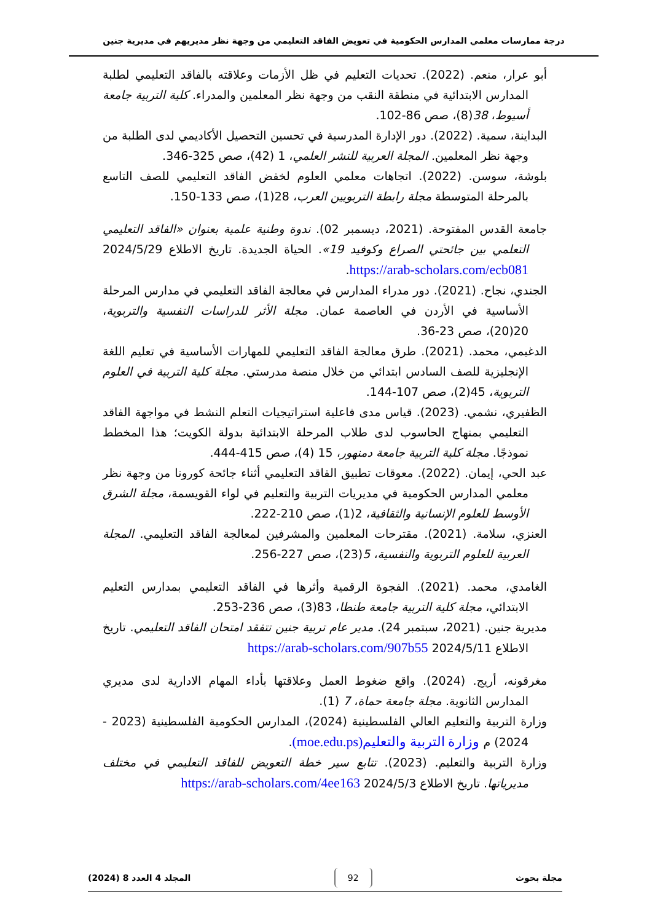درجة ممارسات معلمي المدارس الحكومية في تعويض الفاقد التعليمي من وجهة نظر مديريهم في مديرية جنين
أبو عرار، منعم. (2022). تحديات التعليم في ظل الأزمات وعلاقته بالفاقد التعليمي لطلبة المدارس الابتدائية في منطقة النقب من وجهة نظر المعلمين والمدراء. كلية التربية جامعة أسيوط، 38(8)، صص 86-102.
البداينة، سمية. (2022). دور الإدارة المدرسية في تحسين التحصيل الأكاديمي لدى الطلبة من وجهة نظر المعلمين. المجلة العربية للنشر العلمي، 1 (42)، صص 325-346.
بلوشة، سوسن. (2022). اتجاهات معلمي العلوم لخفض الفاقد التعليمي للصف التاسع بالمرحلة المتوسطة مجلة رابطة التربويين العرب، 28(1)، صص 133-150.
جامعة القدس المفتوحة. (2021، ديسمبر 02). ندوة وطنية علمية بعنوان «الفاقد التعليمي التعلمي بين جائحتي الصراع وكوفيد 19». الحياة الجديدة. تاريخ الاطلاع 2024/5/29 https://arab-scholars.com/ecb081.
الجندي، نجاح. (2021). دور مدراء المدارس في معالجة الفاقد التعليمي في مدارس المرحلة الأساسية في الأردن في العاصمة عمان. مجلة الأثر للدراسات النفسية والتربوية، 20(20)، صص 23-36.
الدغيمي، محمد. (2021). طرق معالجة الفاقد التعليمي للمهارات الأساسية في تعليم اللغة الإنجليزية للصف السادس ابتدائي من خلال منصة مدرستي. مجلة كلية التربية في العلوم التربوية، 45(2)، صص 107-144.
الظفيري، نشمي. (2023). قياس مدى فاعلية استراتيجيات التعلم النشط في مواجهة الفاقد التعليمي بمنهاج الحاسوب لدى طلاب المرحلة الابتدائية بدولة الكويت؛ هذا المخطط نموذجًا. مجلة كلية التربية جامعة دمنهور، 15 (4)، صص 415-444.
عبد الحي، إيمان. (2022). معوقات تطبيق الفاقد التعليمي أثناء جائحة كورونا من وجهة نظر معلمي المدارس الحكومية في مديريات التربية والتعليم في لواء القويسمة، مجلة الشرق الأوسط للعلوم الإنسانية والثقافية، 2(1)، صص 210-222.
العنزي، سلامة. (2021). مقترحات المعلمين والمشرفين لمعالجة الفاقد التعليمي. المجلة العربية للعلوم التربوية والنفسية، 5(23)، صص 227-256.
الغامدي، محمد. (2021). الفجوة الرقمية وأثرها في الفاقد التعليمي بمدارس التعليم الابتدائي، مجلة كلية التربية جامعة طنطا، 83(3)، صص 236-253.
مديرية جنين. (2021، سبتمبر 24). مدير عام تربية جنين تتفقد امتحان الفاقد التعليمي. تاريخ الاطلاع 2024/5/11 https://arab-scholars.com/907b55
مغرقونه، أريج. (2024). واقع ضغوط العمل وعلاقتها بأداء المهام الادارية لدى مديري المدارس الثانوية. مجلة جامعة حماة، 7 (1).
وزارة التربية والتعليم العالي الفلسطينية (2024)، المدارس الحكومية الفلسطينية (2023 - 2024) م وزارة التربية والتعليم(moe.edu.ps).
وزارة التربية والتعليم. (2023). تتابع سير خطة التعويض للفاقد التعليمي في مختلف مديرياتها. تاريخ الاطلاع 2024/5/3 https://arab-scholars.com/4ee163
مجلة بحوث 92 المجلد 4 العدد 8 (2024)